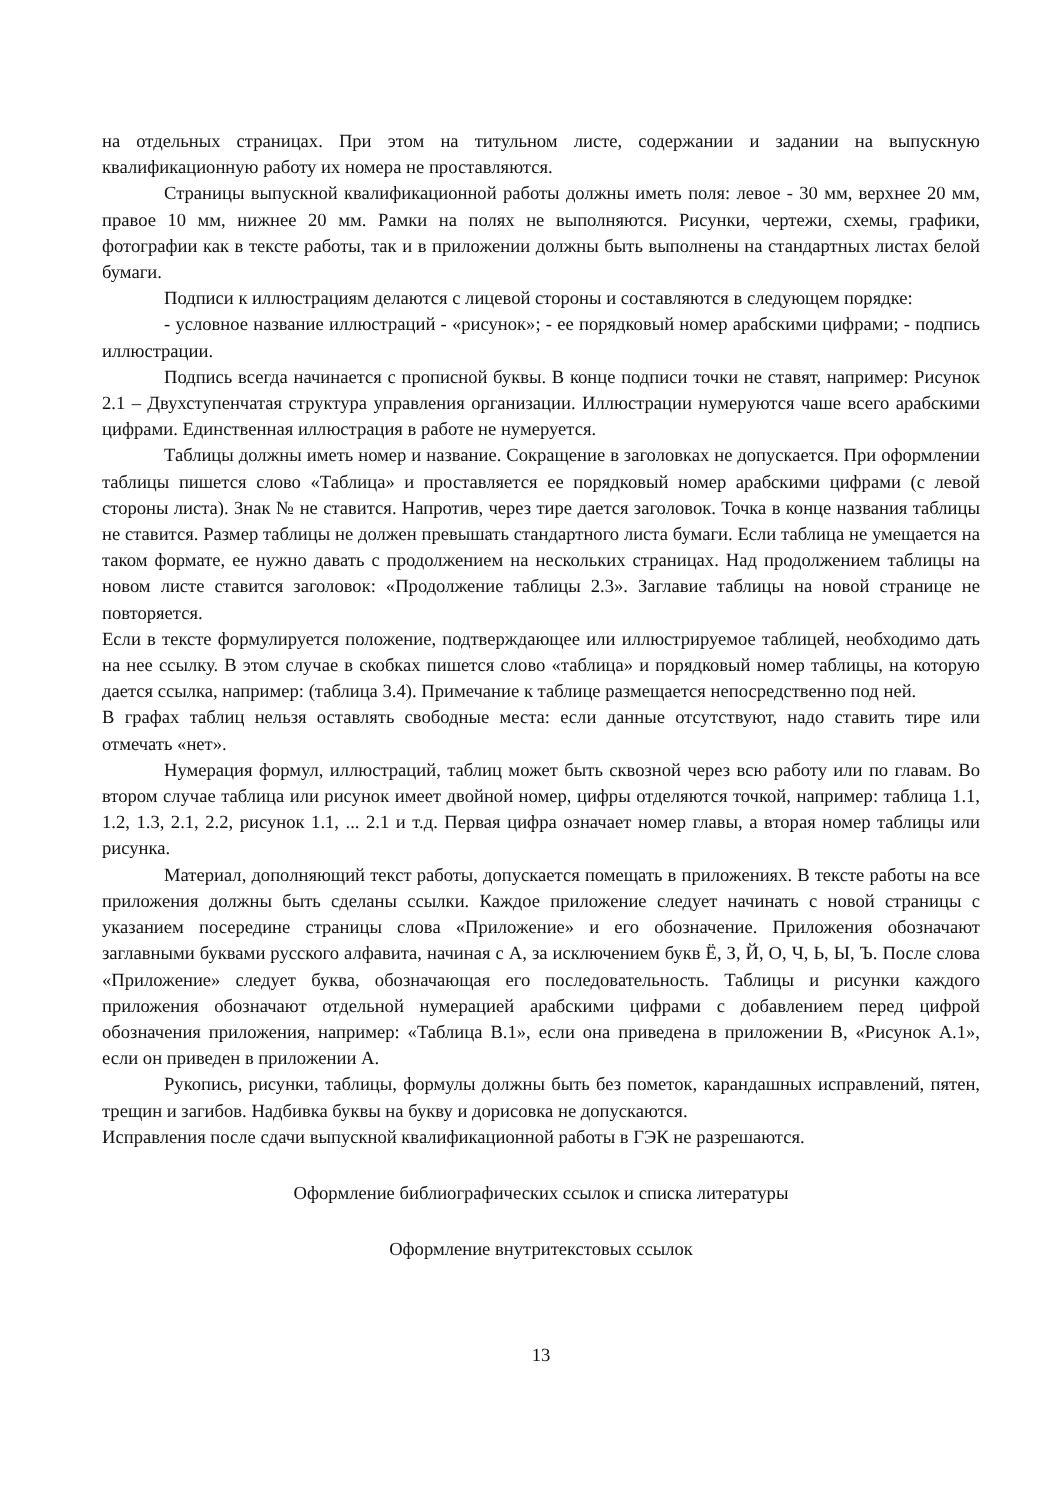на отдельных страницах. При этом на титульном листе, содержании и задании на выпускную квалификационную работу их номера не проставляются.
Страницы выпускной квалификационной работы должны иметь поля: левое - 30 мм, верхнее 20 мм, правое 10 мм, нижнее 20 мм. Рамки на полях не выполняются. Рисунки, чертежи, схемы, графики, фотографии как в тексте работы, так и в приложении должны быть выполнены на стандартных листах белой бумаги.
Подписи к иллюстрациям делаются с лицевой стороны и составляются в следующем порядке:
- условное название иллюстраций - «рисунок»; - ее порядковый номер арабскими цифрами; - подпись иллюстрации.
Подпись всегда начинается с прописной буквы. В конце подписи точки не ставят, например: Рисунок 2.1 – Двухступенчатая структура управления организации. Иллюстрации нумеруются чаше всего арабскими цифрами. Единственная иллюстрация в работе не нумеруется.
Таблицы должны иметь номер и название. Сокращение в заголовках не допускается. При оформлении таблицы пишется слово «Таблица» и проставляется ее порядковый номер арабскими цифрами (с левой стороны листа). Знак № не ставится. Напротив, через тире дается заголовок. Точка в конце названия таблицы не ставится. Размер таблицы не должен превышать стандартного листа бумаги. Если таблица не умещается на таком формате, ее нужно давать с продолжением на нескольких страницах. Над продолжением таблицы на новом листе ставится заголовок: «Продолжение таблицы 2.3». Заглавие таблицы на новой странице не повторяется.
Если в тексте формулируется положение, подтверждающее или иллюстрируемое таблицей, необходимо дать на нее ссылку. В этом случае в скобках пишется слово «таблица» и порядковый номер таблицы, на которую дается ссылка, например: (таблица 3.4). Примечание к таблице размещается непосредственно под ней.
В графах таблиц нельзя оставлять свободные места: если данные отсутствуют, надо ставить тире или отмечать «нет».
Нумерация формул, иллюстраций, таблиц может быть сквозной через всю работу или по главам. Во втором случае таблица или рисунок имеет двойной номер, цифры отделяются точкой, например: таблица 1.1, 1.2, 1.3, 2.1, 2.2, рисунок 1.1, ... 2.1 и т.д. Первая цифра означает номер главы, а вторая номер таблицы или рисунка.
Материал, дополняющий текст работы, допускается помещать в приложениях. В тексте работы на все приложения должны быть сделаны ссылки. Каждое приложение следует начинать с новой страницы с указанием посередине страницы слова «Приложение» и его обозначение. Приложения обозначают заглавными буквами русского алфавита, начиная с А, за исключением букв Ё, З, Й, О, Ч, Ь, Ы, Ъ. После слова «Приложение» следует буква, обозначающая его последовательность. Таблицы и рисунки каждого приложения обозначают отдельной нумерацией арабскими цифрами с добавлением перед цифрой обозначения приложения, например: «Таблица В.1», если она приведена в приложении В, «Рисунок А.1», если он приведен в приложении А.
Рукопись, рисунки, таблицы, формулы должны быть без пометок, карандашных исправлений, пятен, трещин и загибов. Надбивка буквы на букву и дорисовка не допускаются.
Исправления после сдачи выпускной квалификационной работы в ГЭК не разрешаются.
Оформление библиографических ссылок и списка литературы
Оформление внутритекстовых ссылок
13